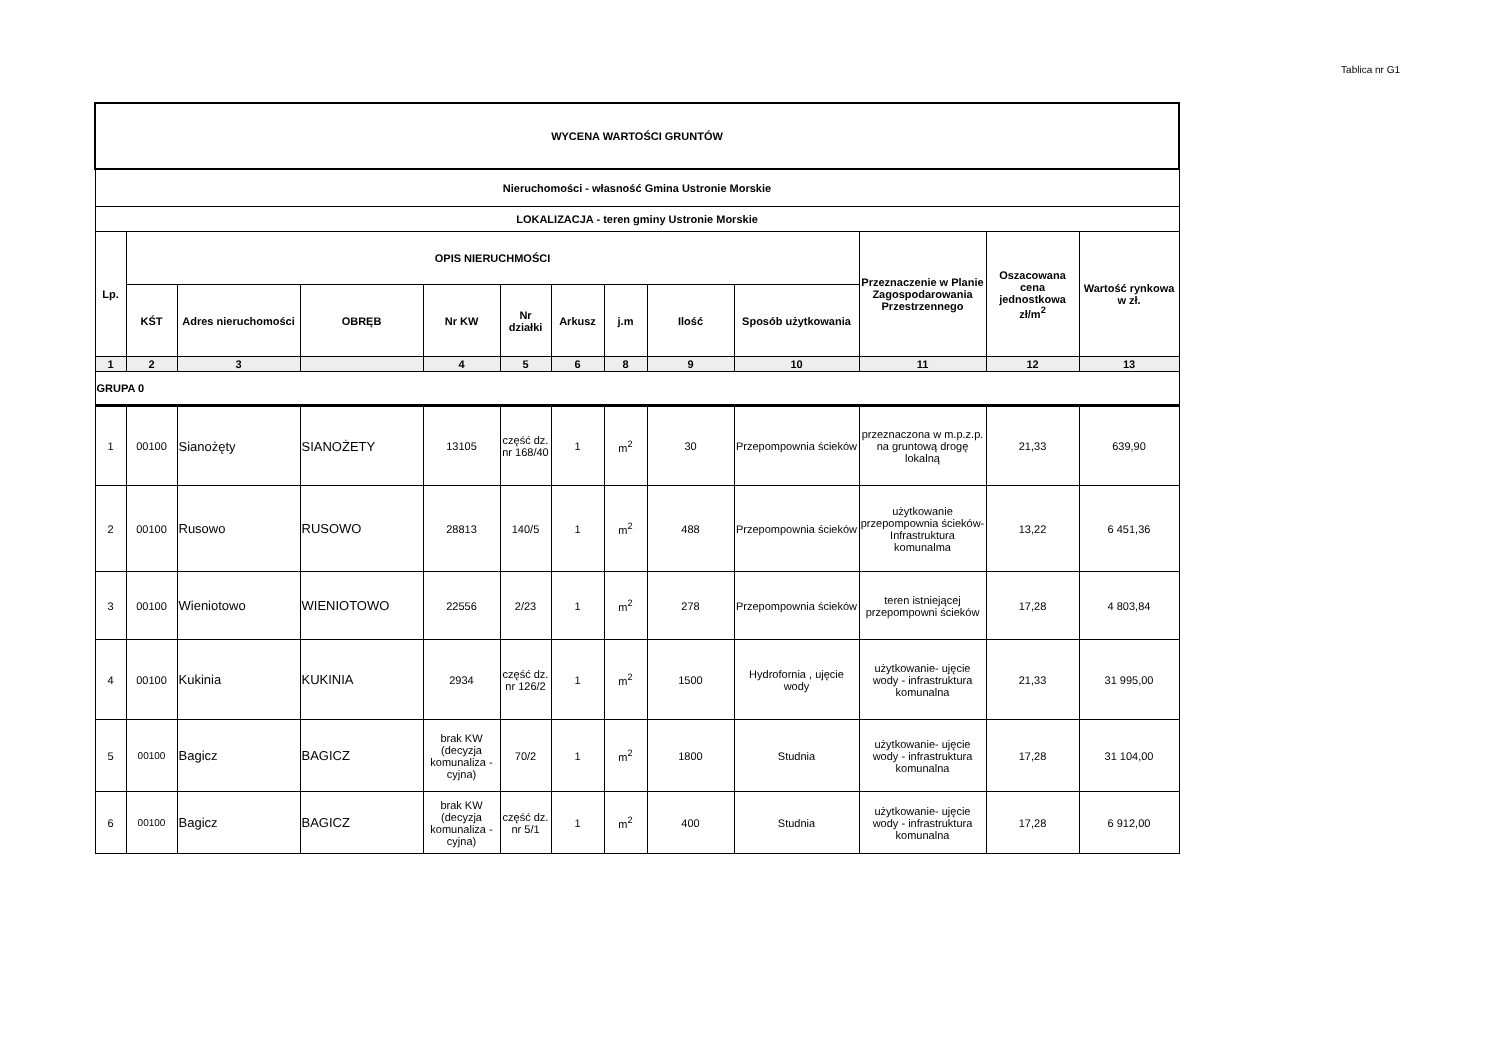Tablica nr G1
| WYCENA WARTOŚCI GRUNTÓW | | | | | | | | | | | | |
| --- | --- | --- | --- | --- | --- | --- | --- | --- | --- | --- | --- | --- |
| Nieruchomości - własność Gmina Ustronie Morskie | | | | | | | | | | | | |
| LOKALIZACJA - teren gminy Ustronie Morskie | | | | | | | | | | | | |
| Lp. | OPIS NIERUCHMOŚCI | | | | | | | | | Przeznaczenie w Planie Zagospodarowania Przestrzennego | Oszacowana cena jednostkowa zł/m<sup>2</sup> | Wartość rynkowa w zł. |
| | KŚT | Adres nieruchomości | OBRĘB | Nr KW | Nr działki | Arkusz | j.m | Ilość | Sposób użytkowania | | | |
| 1 | 2 | 3 | | 4 | 5 | 6 | 8 | 9 | 10 | 11 | 12 | 13 |
| GRUPA 0 | | | | | | | | | | | | |
| 1 | 00100 | Sianożęty | SIANOŻETY | 13105 | część dz. nr 168/40 | 1 | m<sup>2</sup> | 30 | Przepompownia ścieków | przeznaczona w m.p.z.p. na gruntową drogę lokalną | 21,33 | 639,90 |
| 2 | 00100 | Rusowo | RUSOWO | 28813 | 140/5 | 1 | m<sup>2</sup> | 488 | Przepompownia ścieków | użytkowanie przepompownia ścieków-Infrastruktura komunalma | 13,22 | 6 451,36 |
| 3 | 00100 | Wieniotowo | WIENIOTOWO | 22556 | 2/23 | 1 | m<sup>2</sup> | 278 | Przepompownia ścieków | teren istniejącej przepompowni ścieków | 17,28 | 4 803,84 |
| 4 | 00100 | Kukinia | KUKINIA | 2934 | część dz. nr 126/2 | 1 | m<sup>2</sup> | 1500 | Hydrofornia , ujęcie wody | użytkowanie- ujęcie wody - infrastruktura komunalna | 21,33 | 31 995,00 |
| 5 | 00100 | Bagicz | BAGICZ | brak KW (decyzja komunaliza -cyjna) | 70/2 | 1 | m<sup>2</sup> | 1800 | Studnia | użytkowanie- ujęcie wody - infrastruktura komunalna | 17,28 | 31 104,00 |
| 6 | 00100 | Bagicz | BAGICZ | brak KW (decyzja komunaliza -cyjna) | część dz. nr 5/1 | 1 | m<sup>2</sup> | 400 | Studnia | użytkowanie- ujęcie wody - infrastruktura komunalna | 17,28 | 6 912,00 |